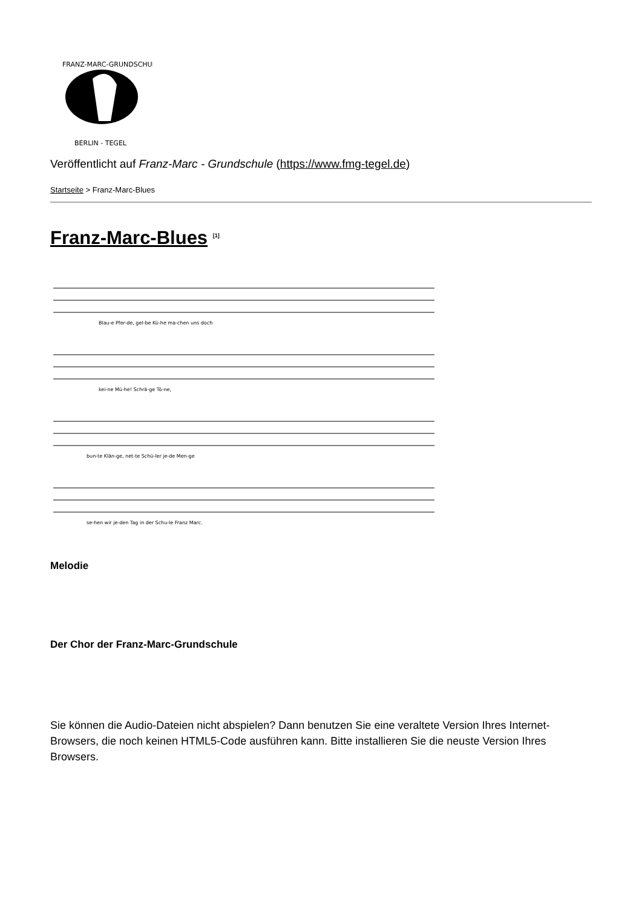FRANZ-MARC-GRUNDSCHULE
BERLIN - TEGEL
Veröffentlicht auf Franz-Marc - Grundschule (https://www.fmg-tegel.de)
Startseite > Franz-Marc-Blues
Franz-Marc-Blues <sup>[1]</sup>
Blau-e Pfer-de, gel-be Kü-he ma-chen uns doch
kei-ne Mü-he! Schrä-ge Tö-ne,
bun-te Klän-ge, net-te Schü-ler je-de Men-ge
se-hen wir je-den Tag in der Schu-le Franz Marc.
Melodie
Der Chor der Franz-Marc-Grundschule
Sie können die Audio-Dateien nicht abspielen? Dann benutzen Sie eine veraltete Version Ihres Internet-Browsers, die noch keinen HTML5-Code ausführen kann. Bitte installieren Sie die neuste Version Ihres Browsers.